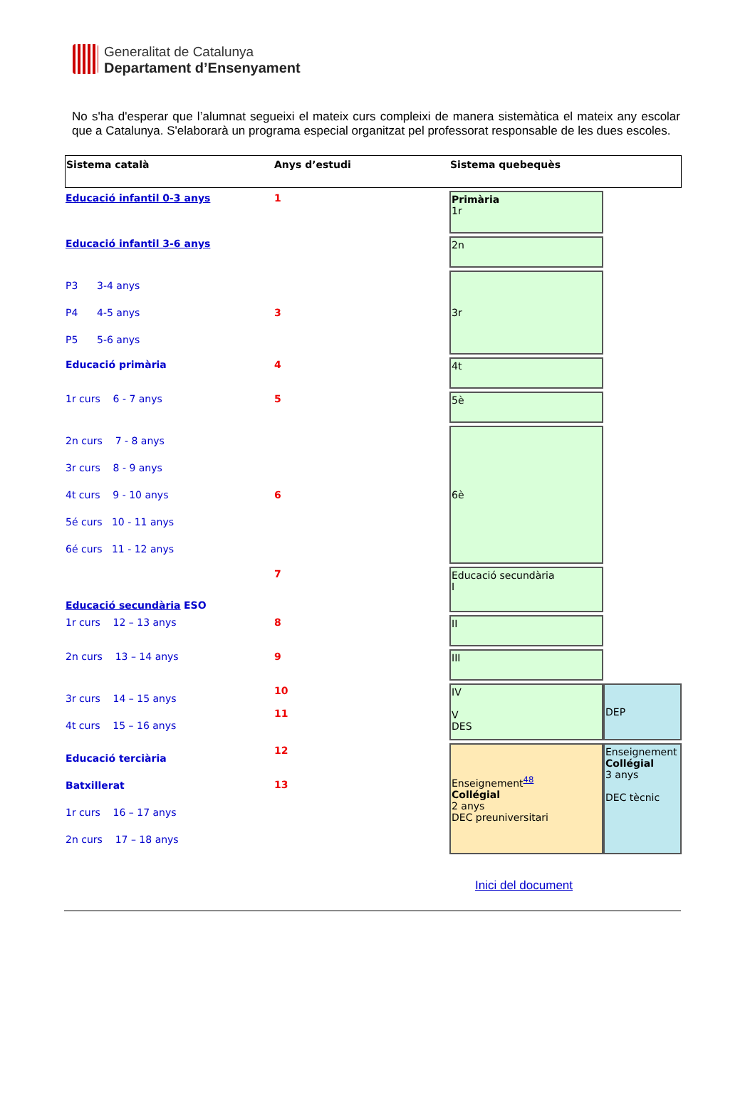Generalitat de Catalunya
Departament d’Ensenyament
No s'ha d'esperar que l’alumnat segueixi el mateix curs compleixi de manera sistemàtica el mateix any escolar que a Catalunya. S'elaborarà un programa especial organitzat pel professorat responsable de les dues escoles.
| Sistema català | Anys d’estudi | Sistema quebequès | |
| --- | --- | --- | --- |
| Educació infantil 0-3 anys | 1 | Primària 1r | |
| Educació infantil 3-6 anys | | 2n | |
| P3 3-4 anys P4 4-5 anys P5 5-6 anys | 3 | 3r | |
| Educació primària | 4 | 4t | |
| 1r curs 6 - 7 anys | 5 | 5è | |
| 2n curs 7 - 8 anys 3r curs 8 - 9 anys 4t curs 9 - 10 anys 5é curs 10 - 11 anys 6é curs 11 - 12 anys | 6 | 6è | |
| Educació secundària ESO | 7 | Educació secundària I | |
| 1r curs 12 – 13 anys | 8 | II | |
| 2n curs 13 – 14 anys | 9 | III | |
| 3r curs 14 – 15 anys 4t curs 15 – 16 anys | 10 11 | IV V DES | DEP |
| Educació terciària Batxillerat 1r curs 16 – 17 anys 2n curs 17 – 18 anys | 12 13 | Enseignement<sup>48</sup> Collégial 2 anys DEC preuniversitari | Enseignement Collégial 3 anys DEC tècnic |
Inici del document